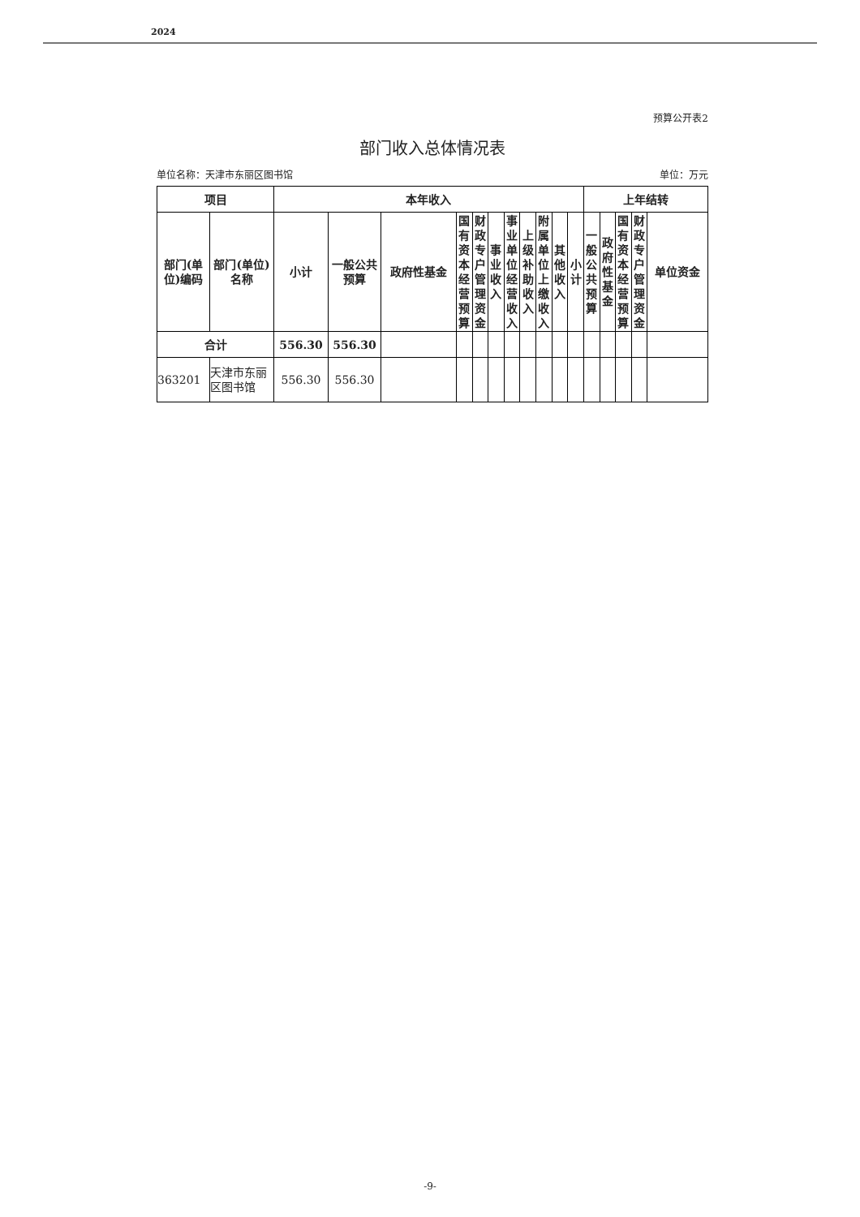2024
预算公开表2
部门收入总体情况表
单位名称：天津市东丽区图书馆 单位：万元
| 项目 | | 本年收入 | | | | | | | | | | | 上年结转 | | | | |
| --- | --- | --- | --- | --- | --- | --- | --- | --- | --- | --- | --- | --- | --- | --- | --- | --- | --- |
| 部门(单位)编码 | 部门(单位)名称 | 小计 | 一般公共预算 | 政府性基金 | 国有资本经营预算 | 财政专户管理资金 | 事业收入 | 事业单位经营收入 | 上级补助收入 | 附属单位上缴收入 | 其他收入 | 小计 | 一般公共预算 | 政府性基金 | 国有资本经营预算 | 财政专户管理资金 | 单位资金 |
| 合计 | | 556.30 | 556.30 | | | | | | | | | | | | | | |
| 363201 | 天津市东丽区图书馆 | 556.30 | 556.30 | | | | | | | | | | | | | | |
-9-